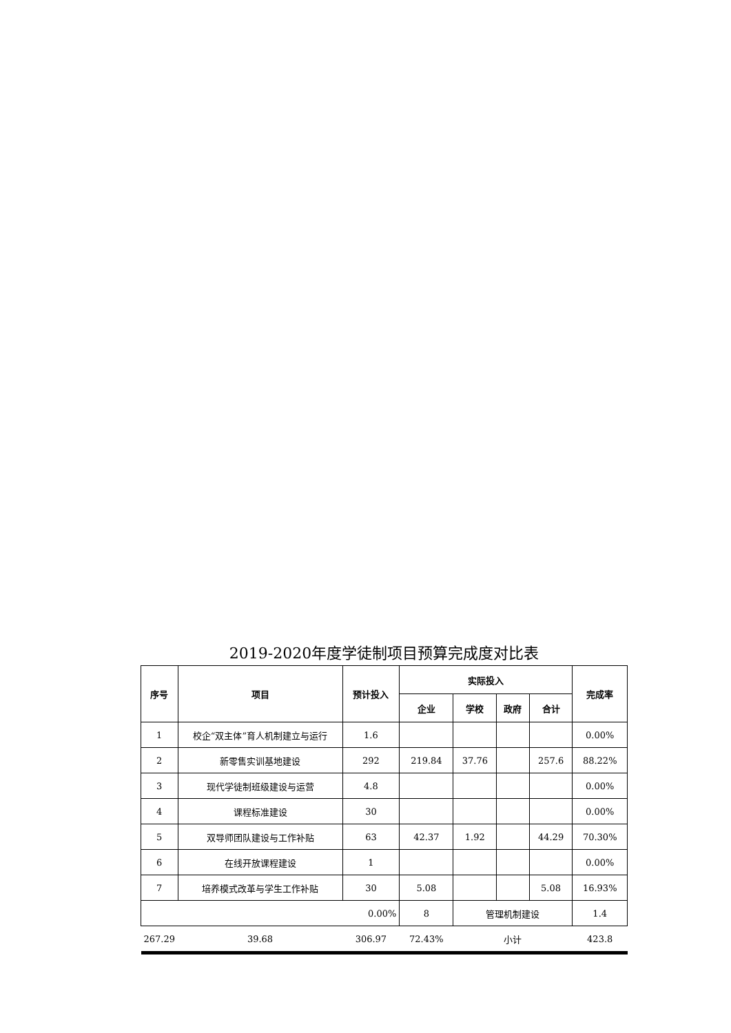2019-2020年度学徒制项目预算完成度对比表
| 序号 | 项目 | 预计投入 | 实际投入 | | | | 完成率 |
| --- | --- | --- | --- | --- | --- | --- | --- |
| | | | 企业 | 学校 | 政府 | 合计 | |
| 1 | 校企“双主体”育人机制建立与运行 | 1.6 | | | | | 0.00% |
| 2 | 新零售实训基地建设 | 292 | 219.84 | 37.76 | | 257.6 | 88.22% |
| 3 | 现代学徒制班级建设与运营 | 4.8 | | | | | 0.00% |
| 4 | 课程标准建设 | 30 | | | | | 0.00% |
| 5 | 双导师团队建设与工作补贴 | 63 | 42.37 | 1.92 | | 44.29 | 70.30% |
| 6 | 在线开放课程建设 | 1 | | | | | 0.00% |
| 7 | 培养模式改革与学生工作补贴 | 30 | 5.08 | | | 5.08 | 16.93% |
| 0.00% | | | 8 | 管理机制建设 | | | 1.4 |
| 267.29 | 39.68 | 306.97 | 72.43% | 小计 | | | 423.8 |